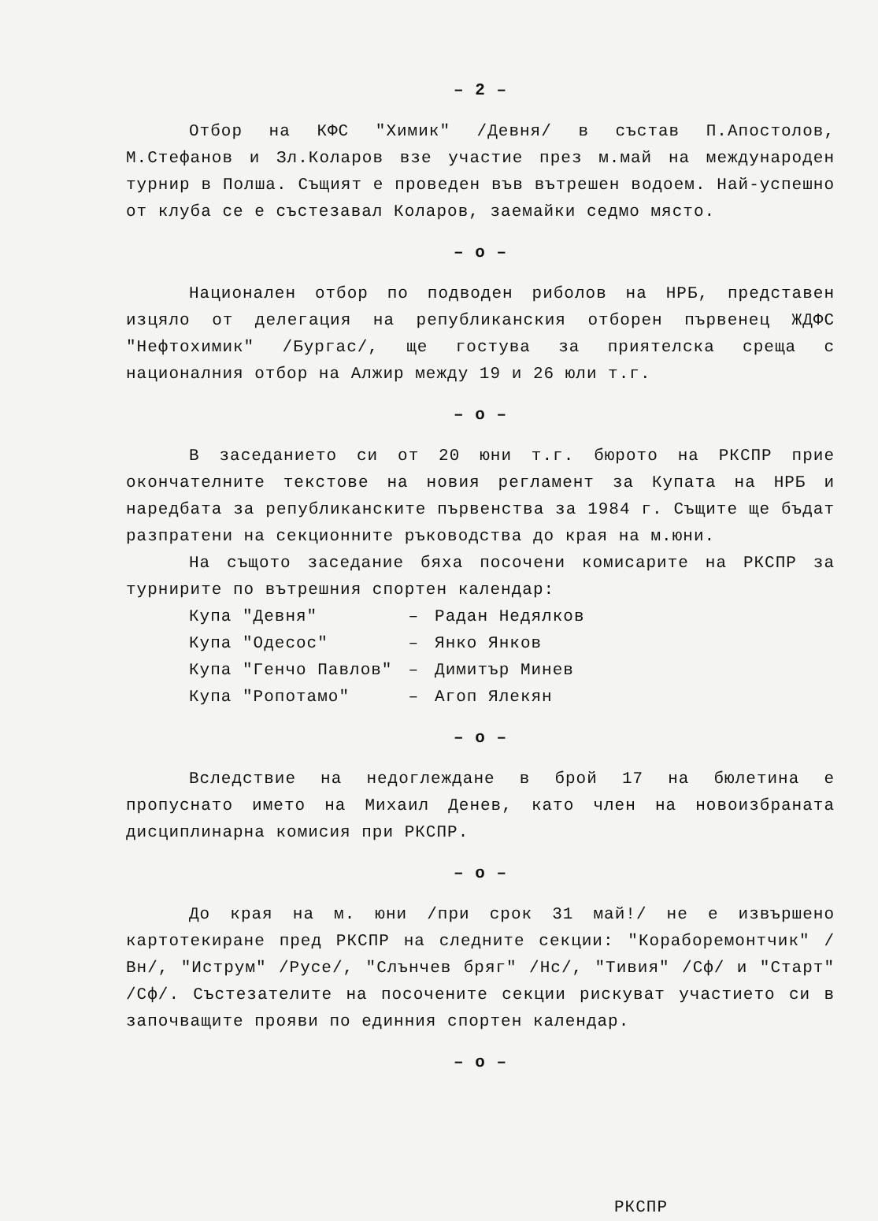– 2 –
Отбор на КФС "Химик" /Девня/ в състав П.Апостолов, М.Стефанов и Зл.Коларов взе участие през м.май на международен турнир в Полша. Същият е проведен във вътрешен водоем. Най-успешно от клуба се е състезавал Коларов, заемайки седмо място.
– о –
Национален отбор по подводен риболов на НРБ, представен изцяло от делегация на републиканския отборен първенец ЖДФС "Нефтохимик" /Бургас/, ще гостува за приятелска среща с националния отбор на Алжир между 19 и 26 юли т.г.
– о –
В заседанието си от 20 юни т.г. бюрото на РКСПР прие окончателните текстове на новия регламент за Купата на НРБ и наредбата за републиканските първенства за 1984 г. Същите ще бъдат разпратени на секционните ръководства до края на м.юни.
На същото заседание бяха посочени комисарите на РКСПР за турнирите по вътрешния спортен календар:
| Купа "Девня" | – | Радан Недялков |
| Купа "Одесос" | – | Янко Янков |
| Купа "Генчо Павлов" | – | Димитър Минев |
| Купа "Ропотамо" | – | Агоп Ялекян |
– о –
Вследствие на недоглеждане в брой 17 на бюлетина е пропуснато името на Михаил Денев, като член на новоизбраната дисциплинарна комисия при РКСПР.
– о –
До края на м. юни /при срок 31 май!/ не е извършено картотекиране пред РКСПР на следните секции: "Кораборемонтчик" /Вн/, "Иструм" /Русе/, "Слънчев бряг" /Нс/, "Тивия" /Сф/ и "Старт" /Сф/. Състезателите на посочените секции рискуват участието си в започващите прояви по единния спортен календар.
– о –
РКСПР